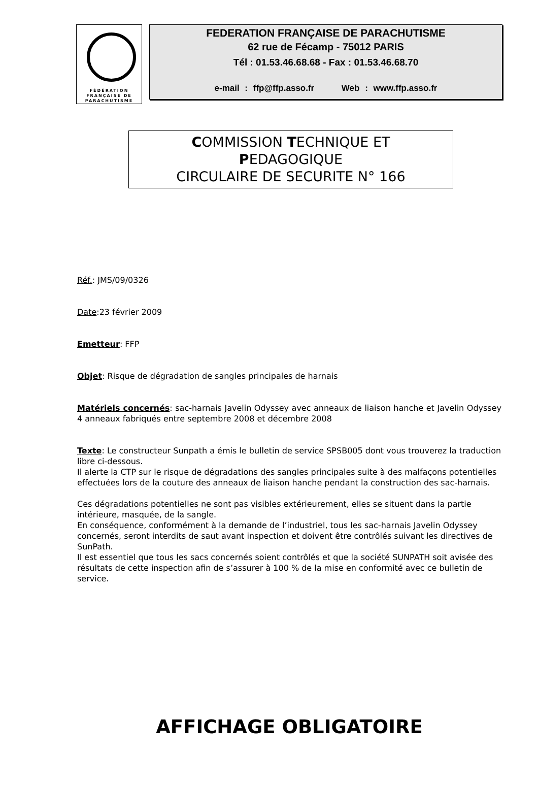FÉDÉRATION
FRANÇAISE DE
PARACHUTISME
FEDERATION FRANÇAISE DE PARACHUTISME
62 rue de Fécamp - 75012 PARIS
Tél : 01.53.46.68.68 - Fax : 01.53.46.68.70
e-mail : ffp@ffp.asso.fr Web : www.ffp.asso.fr
COMMISSION TECHNIQUE ET
PEDAGOGIQUE
CIRCULAIRE DE SECURITE N° 166
Réf.: JMS/09/0326
Date:23 février 2009
Emetteur: FFP
Objet: Risque de dégradation de sangles principales de harnais
Matériels concernés: sac-harnais Javelin Odyssey avec anneaux de liaison hanche et Javelin Odyssey 4 anneaux fabriqués entre septembre 2008 et décembre 2008
Texte: Le constructeur Sunpath a émis le bulletin de service SPSB005 dont vous trouverez la traduction libre ci-dessous.
Il alerte la CTP sur le risque de dégradations des sangles principales suite à des malfaçons potentielles effectuées lors de la couture des anneaux de liaison hanche pendant la construction des sac-harnais.
Ces dégradations potentielles ne sont pas visibles extérieurement, elles se situent dans la partie intérieure, masquée, de la sangle.
En conséquence, conformément à la demande de l’industriel, tous les sac-harnais Javelin Odyssey concernés, seront interdits de saut avant inspection et doivent être contrôlés suivant les directives de SunPath.
Il est essentiel que tous les sacs concernés soient contrôlés et que la société SUNPATH soit avisée des résultats de cette inspection afin de s’assurer à 100 % de la mise en conformité avec ce bulletin de service.
AFFICHAGE OBLIGATOIRE